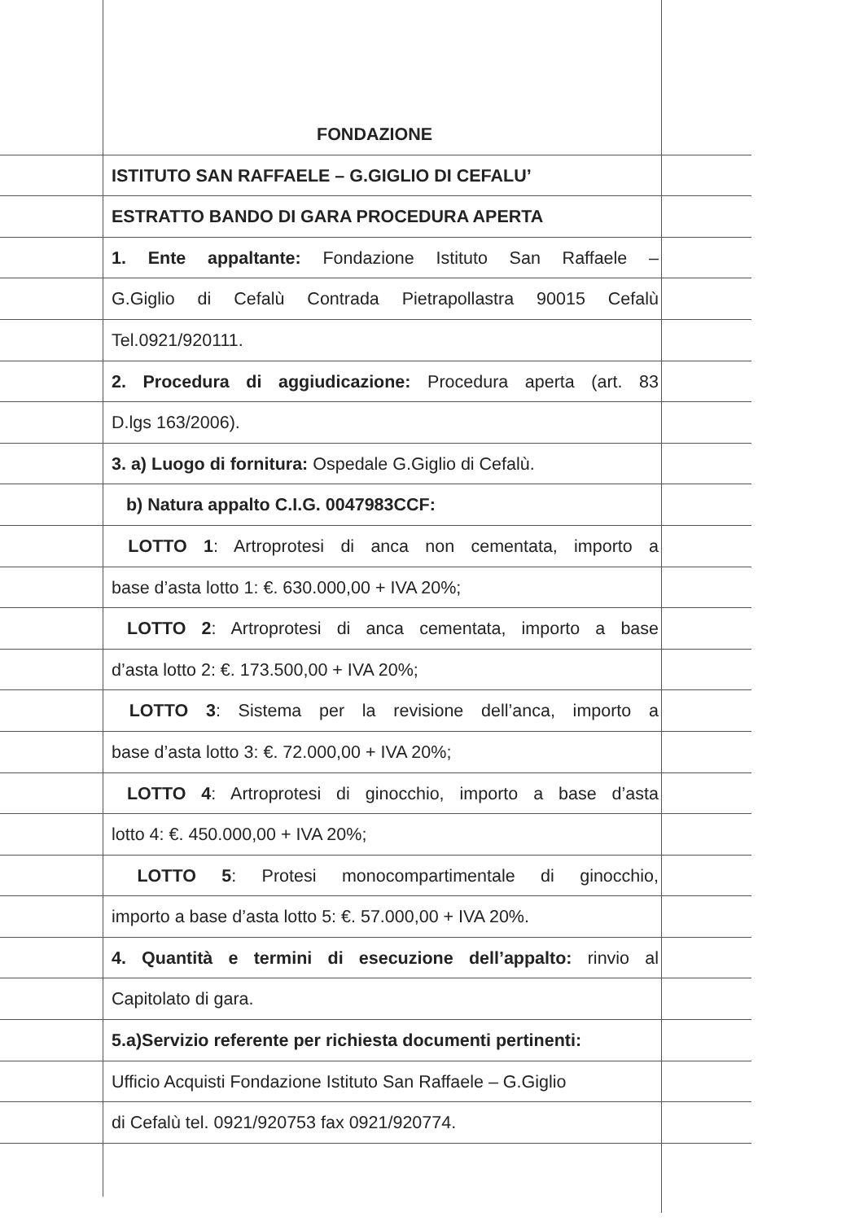FONDAZIONE
ISTITUTO SAN RAFFAELE – G.GIGLIO DI CEFALU’
ESTRATTO BANDO DI GARA PROCEDURA APERTA
1. Ente appaltante: Fondazione Istituto San Raffaele –
G.Giglio di Cefalù Contrada Pietrapollastra 90015 Cefalù
Tel.0921/920111.
2. Procedura di aggiudicazione: Procedura aperta (art. 83
D.lgs 163/2006).
3. a) Luogo di fornitura: Ospedale G.Giglio di Cefalù.
b) Natura appalto C.I.G. 0047983CCF:
LOTTO 1: Artroprotesi di anca non cementata, importo a
base d’asta lotto 1: €. 630.000,00 + IVA 20%;
LOTTO 2: Artroprotesi di anca cementata, importo a base
d’asta lotto 2: €. 173.500,00 + IVA 20%;
LOTTO 3: Sistema per la revisione dell’anca, importo a
base d’asta lotto 3: €. 72.000,00 + IVA 20%;
LOTTO 4: Artroprotesi di ginocchio, importo a base d’asta
lotto 4: €. 450.000,00 + IVA 20%;
LOTTO 5: Protesi monocompartimentale di ginocchio,
importo a base d’asta lotto 5: €. 57.000,00 + IVA 20%.
4. Quantità e termini di esecuzione dell’appalto: rinvio al
Capitolato di gara.
5.a)Servizio referente per richiesta documenti pertinenti:
Ufficio Acquisti Fondazione Istituto San Raffaele – G.Giglio
di Cefalù tel. 0921/920753 fax 0921/920774.